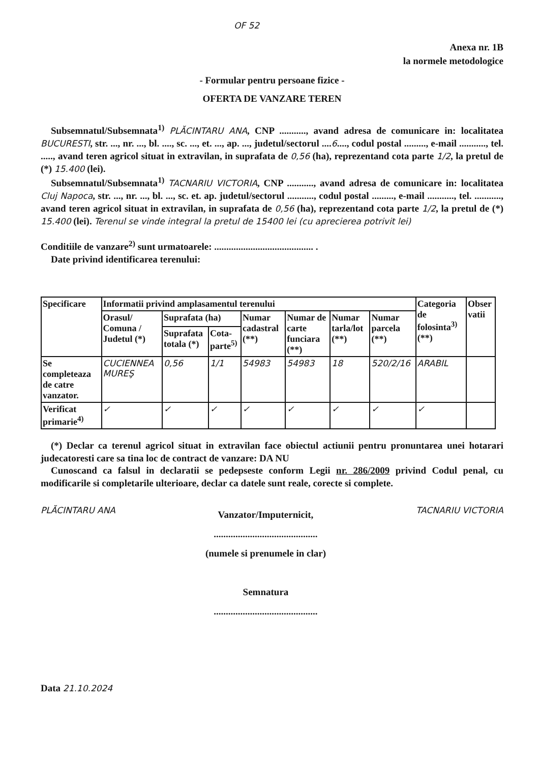OF 52
Anexa nr. 1B
la normele metodologice
- Formular pentru persoane fizice -
OFERTA DE VANZARE TEREN
Subsemnatul/Subsemnata<sup>1)</sup> PLĂCINTARU ANA, CNP ..........., avand adresa de comunicare in: localitatea BUCURESTI, str. ..., nr. ..., bl. ...., sc. ..., et. ..., ap. ..., judetul/sectorul ....6...., codul postal ........., e-mail ..........., tel. ....., avand teren agricol situat in extravilan, in suprafata de 0,56 (ha), reprezentand cota parte 1/2, la pretul de (*) 15.400 (lei).
Subsemnatul/Subsemnata<sup>1)</sup> TACNARIU VICTORIA, CNP ..........., avand adresa de comunicare in: localitatea Cluj Napoca, str. ..., nr. ..., bl. ..., sc. et. ap. judetul/sectorul ..........., codul postal ........., e-mail ..........., tel. ..........., avand teren agricol situat in extravilan, in suprafata de 0,56 (ha), reprezentand cota parte 1/2, la pretul de (*) 15.400 (lei). Terenul se vinde integral la pretul de 15400 lei (cu aprecierea potrivit lei)
Conditiile de vanzare<sup>2)</sup> sunt urmatoarele: ......................................... .
Date privind identificarea terenului:
| Specificare | Informatii privind amplasamentul terenului | | | | | | | Categoria de folosinta<sup>3)</sup> (**) | Obser vatii |
| --- | --- | --- | --- | --- | --- | --- | --- | --- | --- |
| | Orasul/ Comuna / Judetul (*) | Suprafata (ha) | | Numar cadastral (**) | Numar de carte funciara (**) | Numar tarla/lot (**) | Numar parcela (**) | | |
| | | Suprafata totala (*) | Cota-parte<sup>5)</sup> | | | | | | |
| Se completeaza de catre vanzator. | CUCIENNEA MUREŞ | 0,56 | 1/1 | 54983 | 54983 | 18 | 520/2/16 | ARABIL | |
| Verificat primarie<sup>4)</sup> | ✓ | ✓ | ✓ | ✓ | ✓ | ✓ | ✓ | ✓ | |
(*) Declar ca terenul agricol situat in extravilan face obiectul actiunii pentru pronuntarea unei hotarari judecatoresti care sa tina loc de contract de vanzare: DA NU
Cunoscand ca falsul in declaratii se pedepseste conform Legii nr. 286/2009 privind Codul penal, cu modificarile si completarile ulterioare, declar ca datele sunt reale, corecte si complete.
PLĂCINTARU ANA
Vanzator/Imputernicit,
...........................................
(numele si prenumele in clar)
Semnatura
...........................................
TACNARIU VICTORIA
Data 21.10.2024